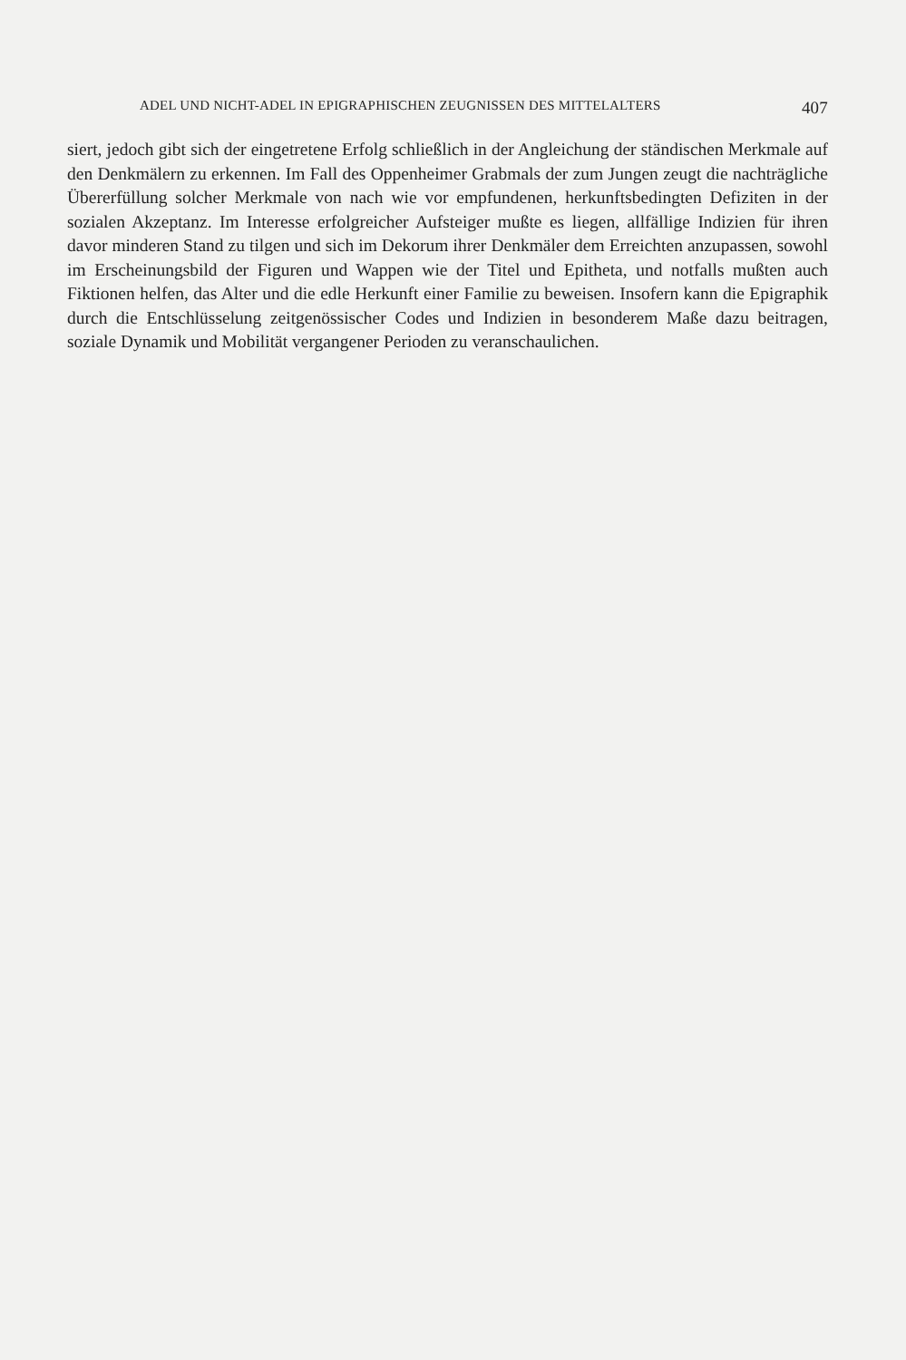ADEL UND NICHT-ADEL IN EPIGRAPHISCHEN ZEUGNISSEN DES MITTELALTERS 407
siert, jedoch gibt sich der eingetretene Erfolg schließlich in der Angleichung der ständischen Merkmale auf den Denkmälern zu erkennen. Im Fall des Oppenheimer Grabmals der zum Jungen zeugt die nachträgliche Übererfüllung solcher Merkmale von nach wie vor empfundenen, herkunftsbedingten Defiziten in der sozialen Akzeptanz. Im Interesse erfolgreicher Aufsteiger mußte es liegen, allfällige Indizien für ihren davor minderen Stand zu tilgen und sich im Dekorum ihrer Denkmäler dem Erreichten anzupassen, sowohl im Erscheinungsbild der Figuren und Wappen wie der Titel und Epitheta, und notfalls mußten auch Fiktionen helfen, das Alter und die edle Herkunft einer Familie zu beweisen. Insofern kann die Epigraphik durch die Entschlüsselung zeitgenössischer Codes und Indizien in besonderem Maße dazu beitragen, soziale Dynamik und Mobilität vergangener Perioden zu veranschaulichen.